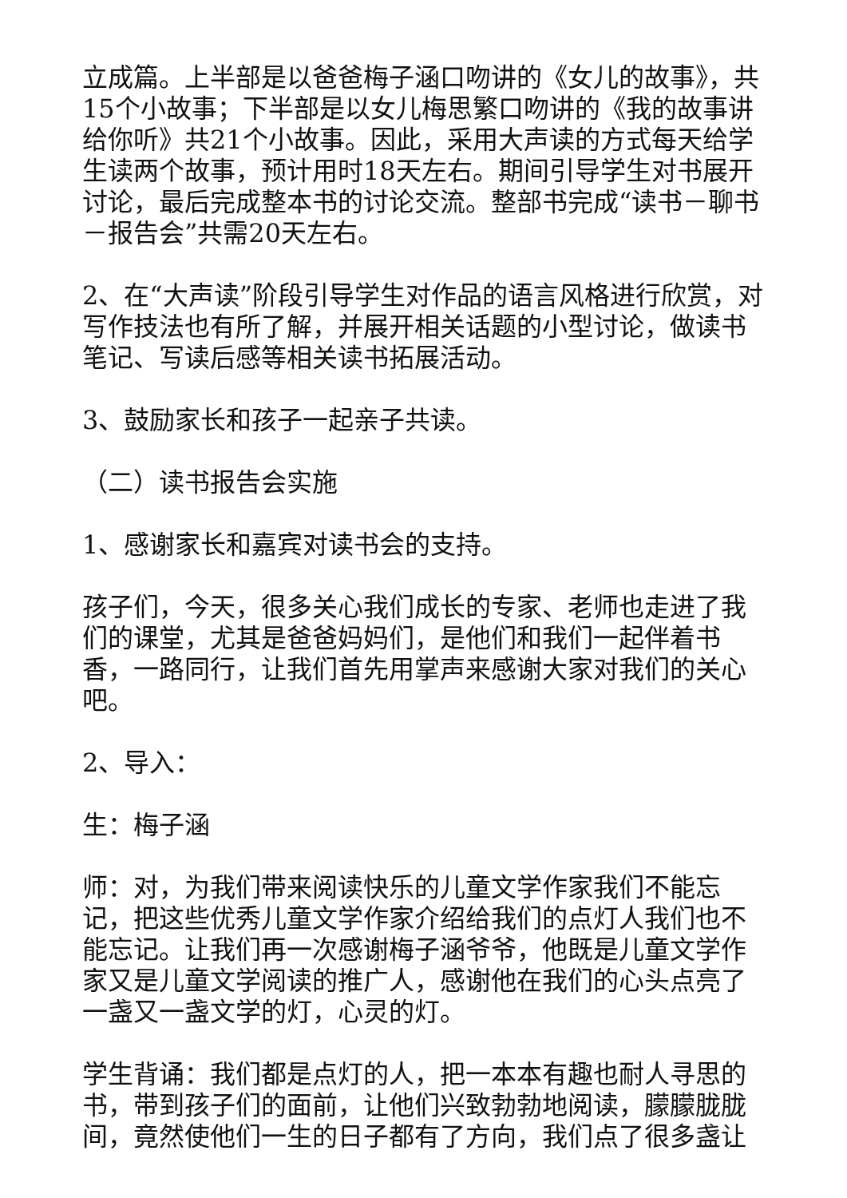立成篇。上半部是以爸爸梅子涵口吻讲的《女儿的故事》，共15个小故事；下半部是以女儿梅思繁口吻讲的《我的故事讲给你听》共21个小故事。因此，采用大声读的方式每天给学生读两个故事，预计用时18天左右。期间引导学生对书展开讨论，最后完成整本书的讨论交流。整部书完成“读书－聊书－报告会”共需20天左右。
2、在“大声读”阶段引导学生对作品的语言风格进行欣赏，对写作技法也有所了解，并展开相关话题的小型讨论，做读书笔记、写读后感等相关读书拓展活动。
3、鼓励家长和孩子一起亲子共读。
（二）读书报告会实施
1、感谢家长和嘉宾对读书会的支持。
孩子们，今天，很多关心我们成长的专家、老师也走进了我们的课堂，尤其是爸爸妈妈们，是他们和我们一起伴着书香，一路同行，让我们首先用掌声来感谢大家对我们的关心吧。
2、导入：
生：梅子涵
师：对，为我们带来阅读快乐的儿童文学作家我们不能忘记，把这些优秀儿童文学作家介绍给我们的点灯人我们也不能忘记。让我们再一次感谢梅子涵爷爷，他既是儿童文学作家又是儿童文学阅读的推广人，感谢他在我们的心头点亮了一盏又一盏文学的灯，心灵的灯。
学生背诵：我们都是点灯的人，把一本本有趣也耐人寻思的书，带到孩子们的面前，让他们兴致勃勃地阅读，朦朦胧胧间，竟然使他们一生的日子都有了方向，我们点了很多盏让